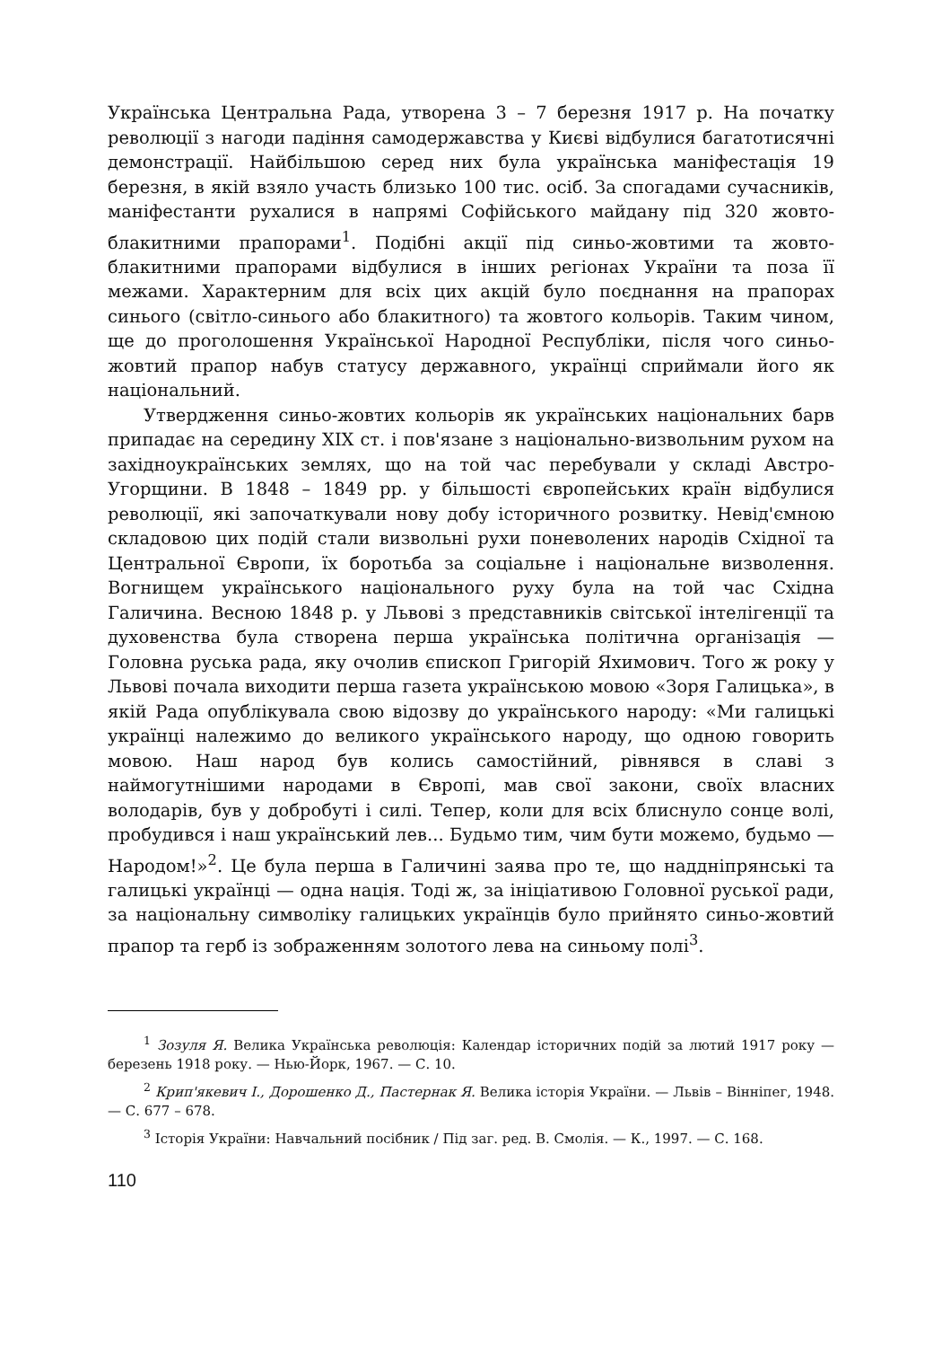Українська Центральна Рада, утворена 3 – 7 березня 1917 р. На початку революції з нагоди падіння самодержавства у Києві відбулися багатотисячні демонстрації. Найбільшою серед них була українська маніфестація 19 березня, в якій взяло участь близько 100 тис. осіб. За спогадами сучасників, маніфестанти рухалися в напрямі Софійського майдану під 320 жовто-блакитними прапорами<sup>1</sup>. Подібні акції під синьо-жовтими та жовто-блакитними прапорами відбулися в інших регіонах України та поза її межами. Характерним для всіх цих акцій було поєднання на прапорах синього (світло-синього або блакитного) та жовтого кольорів. Таким чином, ще до проголошення Української Народної Республіки, після чого синьо-жовтий прапор набув статусу державного, українці сприймали його як національний.
Утвердження синьо-жовтих кольорів як українських національних барв припадає на середину XIX ст. і пов'язане з національно-визвольним рухом на західноукраїнських землях, що на той час перебували у складі Австро-Угорщини. В 1848 – 1849 рр. у більшості європейських країн відбулися революції, які започаткували нову добу історичного розвитку. Невід'ємною складовою цих подій стали визвольні рухи поневолених народів Східної та Центральної Європи, їх боротьба за соціальне і національне визволення. Вогнищем українського національного руху була на той час Східна Галичина. Весною 1848 р. у Львові з представників світської інтелігенції та духовенства була створена перша українська політична організація — Головна руська рада, яку очолив єпископ Григорій Яхимович. Того ж року у Львові почала виходити перша газета українською мовою «Зоря Галицька», в якій Рада опублікувала свою відозву до українського народу: «Ми галицькі українці належимо до великого українського народу, що одною говорить мовою. Наш народ був колись самостійний, рівнявся в славі з наймогутнішими народами в Європі, мав свої закони, своїх власних володарів, був у добробуті і силі. Тепер, коли для всіх блиснуло сонце волі, пробудився і наш український лев... Будьмо тим, чим бути можемо, будьмо — Народом!»<sup>2</sup>. Це була перша в Галичині заява про те, що наддніпрянські та галицькі українці — одна нація. Тоді ж, за ініціативою Головної руської ради, за національну символіку галицьких українців було прийнято синьо-жовтий прапор та герб із зображенням золотого лева на синьому полі<sup>3</sup>.
<sup>1</sup> Зозуля Я. Велика Українська революція: Календар історичних подій за лютий 1917 року — березень 1918 року. — Нью-Йорк, 1967. — С. 10.
<sup>2</sup> Крип'якевич І., Дорошенко Д., Пастернак Я. Велика історія України. — Львів – Вінніпег, 1948. — С. 677 – 678.
<sup>3</sup> Історія України: Навчальний посібник / Під заг. ред. В. Смолія. — К., 1997. — С. 168.
110